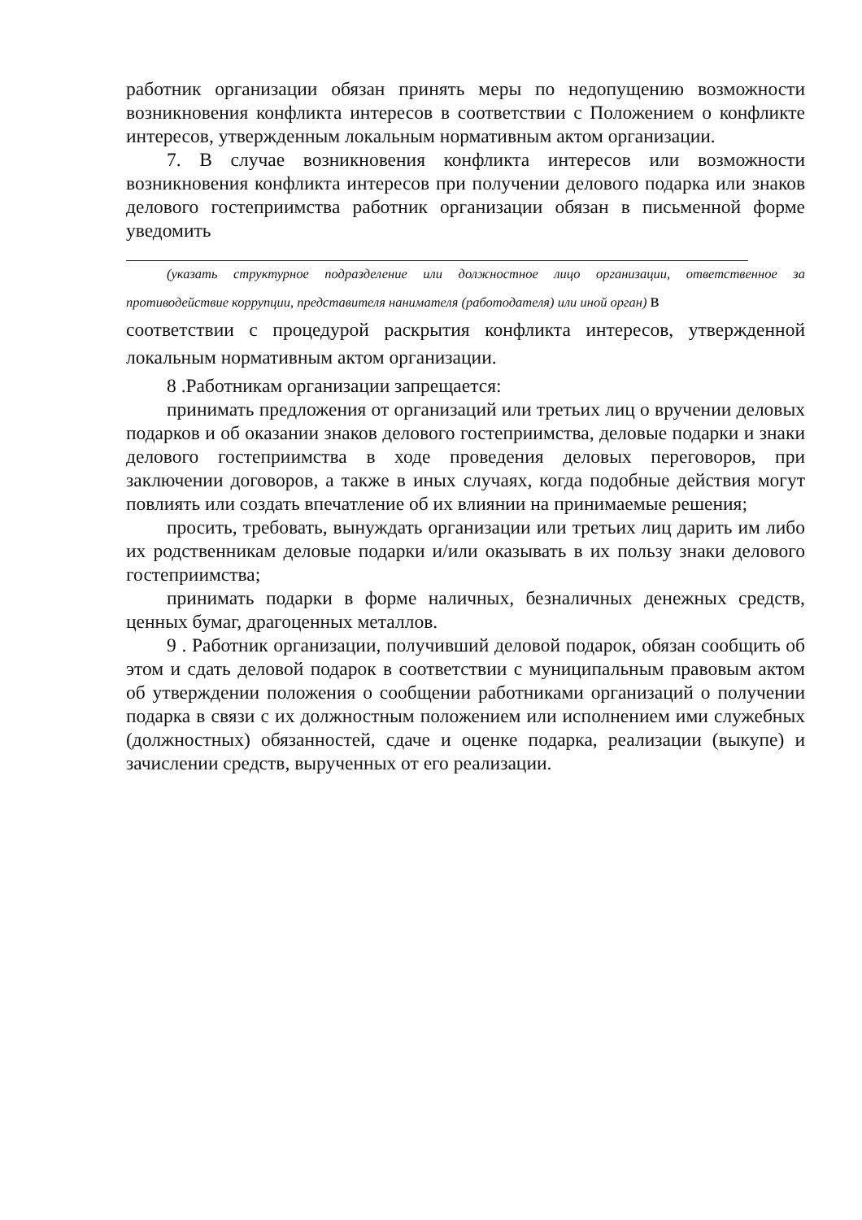работник организации обязан принять меры по недопущению возможности возникновения конфликта интересов в соответствии с Положением о конфликте интересов, утвержденным локальным нормативным актом организации.
7. В случае возникновения конфликта интересов или возможности возникновения конфликта интересов при получении делового подарка или знаков делового гостеприимства работник организации обязан в письменной форме уведомить
(указать структурное подразделение или должностное лицо организации, ответственное за противодействие коррупции, представителя нанимателя (работодателя) или иной орган) в
соответствии с процедурой раскрытия конфликта интересов, утвержденной локальным нормативным актом организации.
8 .Работникам организации запрещается:
принимать предложения от организаций или третьих лиц о вручении деловых подарков и об оказании знаков делового гостеприимства, деловые подарки и знаки делового гостеприимства в ходе проведения деловых переговоров, при заключении договоров, а также в иных случаях, когда подобные действия могут повлиять или создать впечатление об их влиянии на принимаемые решения;
просить, требовать, вынуждать организации или третьих лиц дарить им либо их родственникам деловые подарки и/или оказывать в их пользу знаки делового гостеприимства;
принимать подарки в форме наличных, безналичных денежных средств, ценных бумаг, драгоценных металлов.
9 . Работник организации, получивший деловой подарок, обязан сообщить об этом и сдать деловой подарок в соответствии с муниципальным правовым актом об утверждении положения о сообщении работниками организаций о получении подарка в связи с их должностным положением или исполнением ими служебных (должностных) обязанностей, сдаче и оценке подарка, реализации (выкупе) и зачислении средств, вырученных от его реализации.